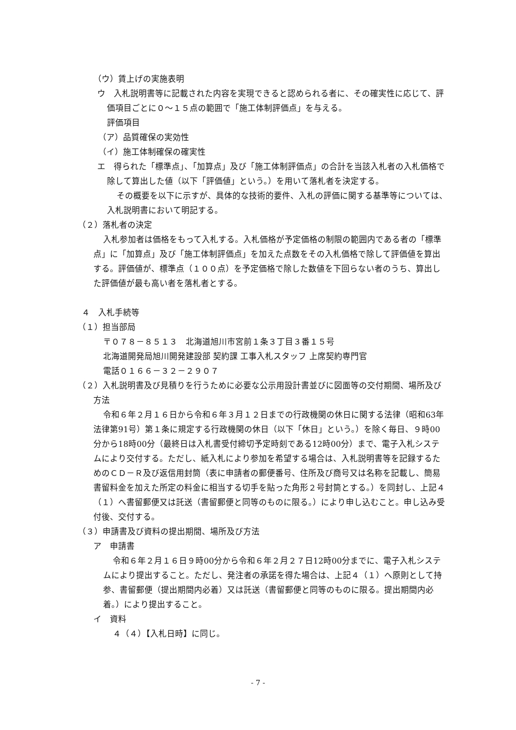（ウ）賃上げの実施表明
ウ　入札説明書等に記載された内容を実現できると認められる者に、その確実性に応じて、評価項目ごとに０～１５点の範囲で「施工体制評価点」を与える。
評価項目
（ア）品質確保の実効性
（イ）施工体制確保の確実性
エ　得られた「標準点」、「加算点」及び「施工体制評価点」の合計を当該入札者の入札価格で除して算出した値（以下「評価値」という。）を用いて落札者を決定する。
その概要を以下に示すが、具体的な技術的要件、入札の評価に関する基準等については、入札説明書において明記する。
（２）落札者の決定
入札参加者は価格をもって入札する。入札価格が予定価格の制限の範囲内である者の「標準点」に「加算点」及び「施工体制評価点」を加えた点数をその入札価格で除して評価値を算出する。評価値が、標準点（１００点）を予定価格で除した数値を下回らない者のうち、算出した評価値が最も高い者を落札者とする。
４　入札手続等
（１）担当部局
〒０７８－８５１３　北海道旭川市宮前１条３丁目３番１５号
北海道開発局旭川開発建設部 契約課 工事入札スタッフ 上席契約専門官
電話０１６６－３２－２９０７
（２）入札説明書及び見積りを行うために必要な公示用設計書並びに図面等の交付期間、場所及び方法
令和６年２月１６日から令和６年３月１２日までの行政機関の休日に関する法律（昭和63年法律第91号）第１条に規定する行政機関の休日（以下「休日」という。）を除く毎日、９時00分から18時00分（最終日は入札書受付締切予定時刻である12時00分）まで、電子入札システムにより交付する。ただし、紙入札により参加を希望する場合は、入札説明書等を記録するためのＣＤ－Ｒ及び返信用封筒（表に申請者の郵便番号、住所及び商号又は名称を記載し、簡易書留料金を加えた所定の料金に相当する切手を貼った角形２号封筒とする。）を同封し、上記４（１）へ書留郵便又は託送（書留郵便と同等のものに限る。）により申し込むこと。申し込み受付後、交付する。
（３）申請書及び資料の提出期間、場所及び方法
ア　申請書
令和６年２月１６日９時00分から令和６年２月２７日12時00分までに、電子入札システムにより提出すること。ただし、発注者の承諾を得た場合は、上記４（１）へ原則として持参、書留郵便（提出期間内必着）又は託送（書留郵便と同等のものに限る。提出期間内必着。）により提出すること。
イ　資料
４（４）【入札日時】に同じ。
- 7 -